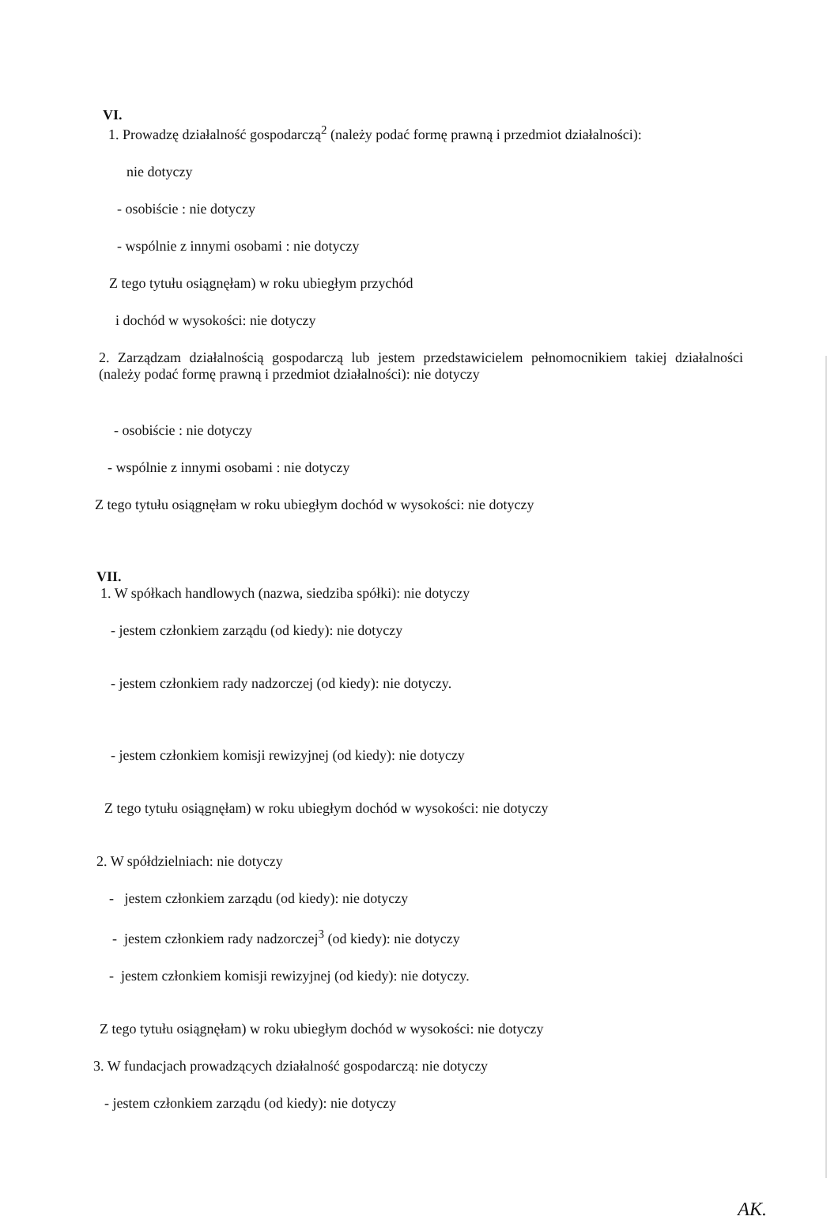VI.
1. Prowadzę działalność gospodarczą<sup>2</sup> (należy podać formę prawną i przedmiot działalności):
nie dotyczy
- osobiście : nie dotyczy
- wspólnie z innymi osobami : nie dotyczy
Z tego tytułu osiągnęłam) w roku ubiegłym przychód
i dochód w wysokości: nie dotyczy
2. Zarządzam działalnością gospodarczą lub jestem przedstawicielem pełnomocnikiem takiej działalności (należy podać formę prawną i przedmiot działalności): nie dotyczy
- osobiście : nie dotyczy
- wspólnie z innymi osobami : nie dotyczy
Z tego tytułu osiągnęłam w roku ubiegłym dochód w wysokości: nie dotyczy
VII.
1. W spółkach handlowych (nazwa, siedziba spółki): nie dotyczy
- jestem członkiem zarządu (od kiedy): nie dotyczy
- jestem członkiem rady nadzorczej (od kiedy): nie dotyczy.
- jestem członkiem komisji rewizyjnej (od kiedy): nie dotyczy
Z tego tytułu osiągnęłam) w roku ubiegłym dochód w wysokości: nie dotyczy
2. W spółdzielniach: nie dotyczy
- jestem członkiem zarządu (od kiedy): nie dotyczy
- jestem członkiem rady nadzorczej<sup>3</sup> (od kiedy): nie dotyczy
- jestem członkiem komisji rewizyjnej (od kiedy): nie dotyczy.
Z tego tytułu osiągnęłam) w roku ubiegłym dochód w wysokości: nie dotyczy
3. W fundacjach prowadzących działalność gospodarczą: nie dotyczy
- jestem członkiem zarządu (od kiedy): nie dotyczy
AK.